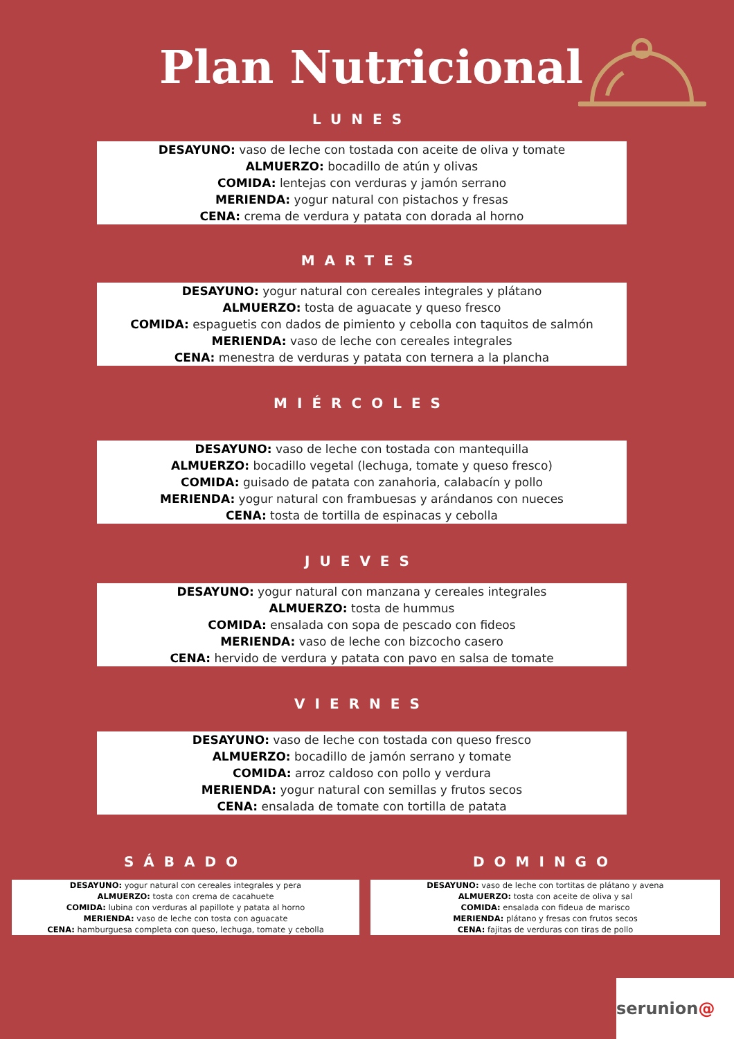Plan Nutricional
LUNES
DESAYUNO: vaso de leche con tostada con aceite de oliva y tomate
ALMUERZO: bocadillo de atún y olivas
COMIDA: lentejas con verduras y jamón serrano
MERIENDA: yogur natural con pistachos y fresas
CENA: crema de verdura y patata con dorada al horno
MARTES
DESAYUNO: yogur natural con cereales integrales y plátano
ALMUERZO: tosta de aguacate y queso fresco
COMIDA: espaguetis con dados de pimiento y cebolla con taquitos de salmón
MERIENDA: vaso de leche con cereales integrales
CENA: menestra de verduras y patata con ternera a la plancha
MIÉRCOLES
DESAYUNO: vaso de leche con tostada con mantequilla
ALMUERZO: bocadillo vegetal (lechuga, tomate y queso fresco)
COMIDA: guisado de patata con zanahoria, calabacín y pollo
MERIENDA: yogur natural con frambuesas y arándanos con nueces
CENA: tosta de tortilla de espinacas y cebolla
JUEVES
DESAYUNO: yogur natural con manzana y cereales integrales
ALMUERZO: tosta de hummus
COMIDA: ensalada con sopa de pescado con fideos
MERIENDA: vaso de leche con bizcocho casero
CENA: hervido de verdura y patata con pavo en salsa de tomate
VIERNES
DESAYUNO: vaso de leche con tostada con queso fresco
ALMUERZO: bocadillo de jamón serrano y tomate
COMIDA: arroz caldoso con pollo y verdura
MERIENDA: yogur natural con semillas y frutos secos
CENA: ensalada de tomate con tortilla de patata
SÁBADO
DESAYUNO: yogur natural con cereales integrales y pera
ALMUERZO: tosta con crema de cacahuete
COMIDA: lubina con verduras al papillote y patata al horno
MERIENDA: vaso de leche con tosta con aguacate
CENA: hamburguesa completa con queso, lechuga, tomate y cebolla
DOMINGO
DESAYUNO: vaso de leche con tortitas de plátano y avena
ALMUERZO: tosta con aceite de oliva y sal
COMIDA: ensalada con fideua de marisco
MERIENDA: plátano y fresas con frutos secos
CENA: fajitas de verduras con tiras de pollo
serunion@